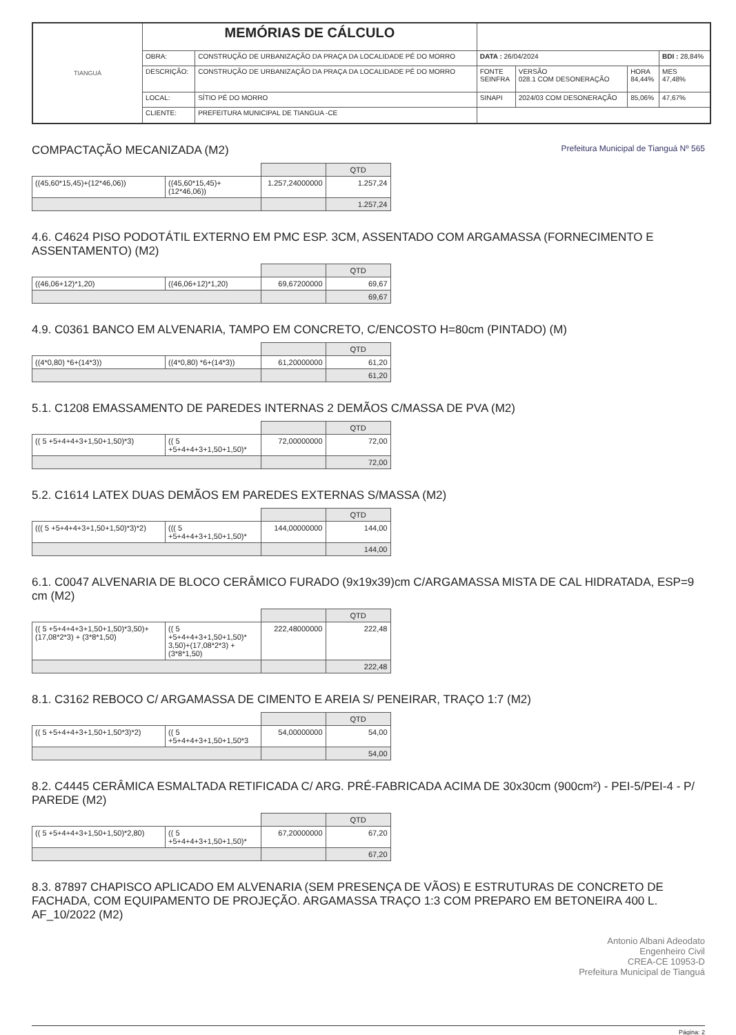| TIANGUÁ | MEMÓRIAS DE CÁLCULO | | | | | |
| | OBRA: | CONSTRUÇÃO DE URBANIZAÇÃO DA PRAÇA DA LOCALIDADE PÉ DO MORRO | DATA : 26/04/2024 | | | BDI : 28,84% |
| | DESCRIÇÃO: | CONSTRUÇÃO DE URBANIZAÇÃO DA PRAÇA DA LOCALIDADE PÉ DO MORRO | FONTE SEINFRA | VERSÃO 028.1 COM DESONERAÇÃO | HORA 84,44% | MES 47,48% |
| | LOCAL: | SÍTIO PÉ DO MORRO | SINAPI | 2024/03 COM DESONERAÇÃO | 85,06% | 47,67% |
| | CLIENTE: | PREFEITURA MUNICIPAL DE TIANGUA -CE | | | | |
COMPACTAÇÃO MECANIZADA (M2) Prefeitura Municipal de Tianguá Nº 565
| | | | QTD |
| ((45,60*15,45)+(12*46,06)) | ((45,60*15,45)+(12*46,06)) | 1.257,24000000 | 1.257,24 |
| | | | 1.257,24 |
4.6. C4624 PISO PODOTÁTIL EXTERNO EM PMC ESP. 3CM, ASSENTADO COM ARGAMASSA (FORNECIMENTO E ASSENTAMENTO) (M2)
| | | | QTD |
| ((46,06+12)*1,20) | ((46,06+12)*1,20) | 69,67200000 | 69,67 |
| | | | 69,67 |
4.9. C0361 BANCO EM ALVENARIA, TAMPO EM CONCRETO, C/ENCOSTO H=80cm (PINTADO) (M)
| | | | QTD |
| ((4*0,80) *6+(14*3)) | ((4*0,80) *6+(14*3)) | 61,20000000 | 61,20 |
| | | | 61,20 |
5.1. C1208 EMASSAMENTO DE PAREDES INTERNAS 2 DEMÃOS C/MASSA DE PVA (M2)
| | | | QTD |
| (( 5 +5+4+4+3+1,50+1,50)*3) | (( 5 +5+4+4+3+1,50+1,50)* | 72,00000000 | 72,00 |
| | | | 72,00 |
5.2. C1614 LATEX DUAS DEMÃOS EM PAREDES EXTERNAS S/MASSA (M2)
| | | | QTD |
| ((( 5 +5+4+4+3+1,50+1,50)*3)*2) | ((( 5 +5+4+4+3+1,50+1,50)* | 144,00000000 | 144,00 |
| | | | 144,00 |
6.1. C0047 ALVENARIA DE BLOCO CERÂMICO FURADO (9x19x39)cm C/ARGAMASSA MISTA DE CAL HIDRATADA, ESP=9 cm (M2)
| | | | QTD |
| (( 5 +5+4+4+3+1,50+1,50)*3,50)+(17,08*2*3) + (3*8*1,50) | (( 5 +5+4+4+3+1,50+1,50)* 3,50)+(17,08*2*3) + (3*8*1,50) | 222,48000000 | 222,48 |
| | | | 222,48 |
8.1. C3162 REBOCO C/ ARGAMASSA DE CIMENTO E AREIA S/ PENEIRAR, TRAÇO 1:7 (M2)
| | | | QTD |
| (( 5 +5+4+4+3+1,50+1,50*3)*2) | (( 5 +5+4+4+3+1,50+1,50*3 | 54,00000000 | 54,00 |
| | | | 54,00 |
8.2. C4445 CERÂMICA ESMALTADA RETIFICADA C/ ARG. PRÉ-FABRICADA ACIMA DE 30x30cm (900cm²) - PEI-5/PEI-4 - P/ PAREDE (M2)
| | | | QTD |
| (( 5 +5+4+4+3+1,50+1,50)*2,80) | (( 5 +5+4+4+3+1,50+1,50)* | 67,20000000 | 67,20 |
| | | | 67,20 |
8.3. 87897 CHAPISCO APLICADO EM ALVENARIA (SEM PRESENÇA DE VÃOS) E ESTRUTURAS DE CONCRETO DE FACHADA, COM EQUIPAMENTO DE PROJEÇÃO. ARGAMASSA TRAÇO 1:3 COM PREPARO EM BETONEIRA 400 L. AF_10/2022 (M2)
Antonio Albani Adeodato
Engenheiro Civil
CREA-CE 10953-D
Prefeitura Municipal de Tianguá
Página: 2